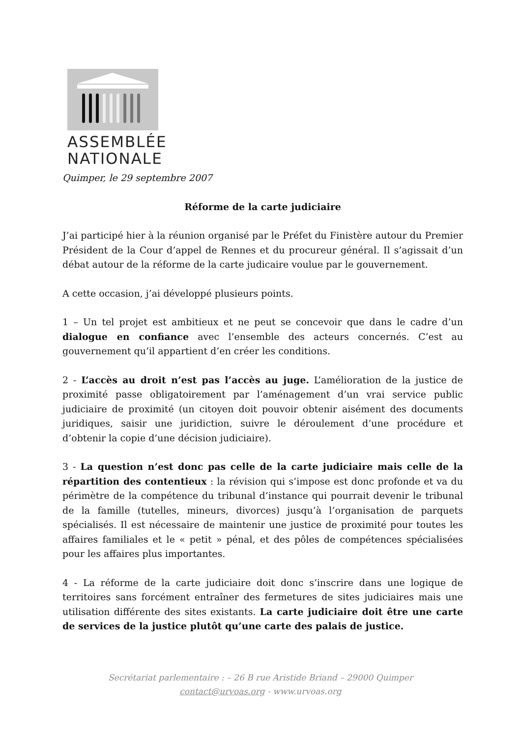ASSEMBLÉE
NATIONALE
Quimper, le 29 septembre 2007
Réforme de la carte judiciaire
J’ai participé hier à la réunion organisé par le Préfet du Finistère autour du Premier Président de la Cour d’appel de Rennes et du procureur général. Il s’agissait d’un débat autour de la réforme de la carte judicaire voulue par le gouvernement.
A cette occasion, j’ai développé plusieurs points.
1 – Un tel projet est ambitieux et ne peut se concevoir que dans le cadre d’un dialogue en confiance avec l’ensemble des acteurs concernés. C’est au gouvernement qu’il appartient d’en créer les conditions.
2 - L’accès au droit n’est pas l’accès au juge. L’amélioration de la justice de proximité passe obligatoirement par l’aménagement d’un vrai service public judiciaire de proximité (un citoyen doit pouvoir obtenir aisément des documents juridiques, saisir une juridiction, suivre le déroulement d’une procédure et d’obtenir la copie d’une décision judiciaire).
3 - La question n’est donc pas celle de la carte judiciaire mais celle de la répartition des contentieux : la révision qui s’impose est donc profonde et va du périmètre de la compétence du tribunal d’instance qui pourrait devenir le tribunal de la famille (tutelles, mineurs, divorces) jusqu’à l’organisation de parquets spécialisés. Il est nécessaire de maintenir une justice de proximité pour toutes les affaires familiales et le « petit » pénal, et des pôles de compétences spécialisées pour les affaires plus importantes.
4 - La réforme de la carte judiciaire doit donc s’inscrire dans une logique de territoires sans forcément entraîner des fermetures de sites judiciaires mais une utilisation différente des sites existants. La carte judiciaire doit être une carte de services de la justice plutôt qu’une carte des palais de justice.
Secrétariat parlementaire : – 26 B rue Aristide Briand – 29000 Quimper
contact@urvoas.org - www.urvoas.org